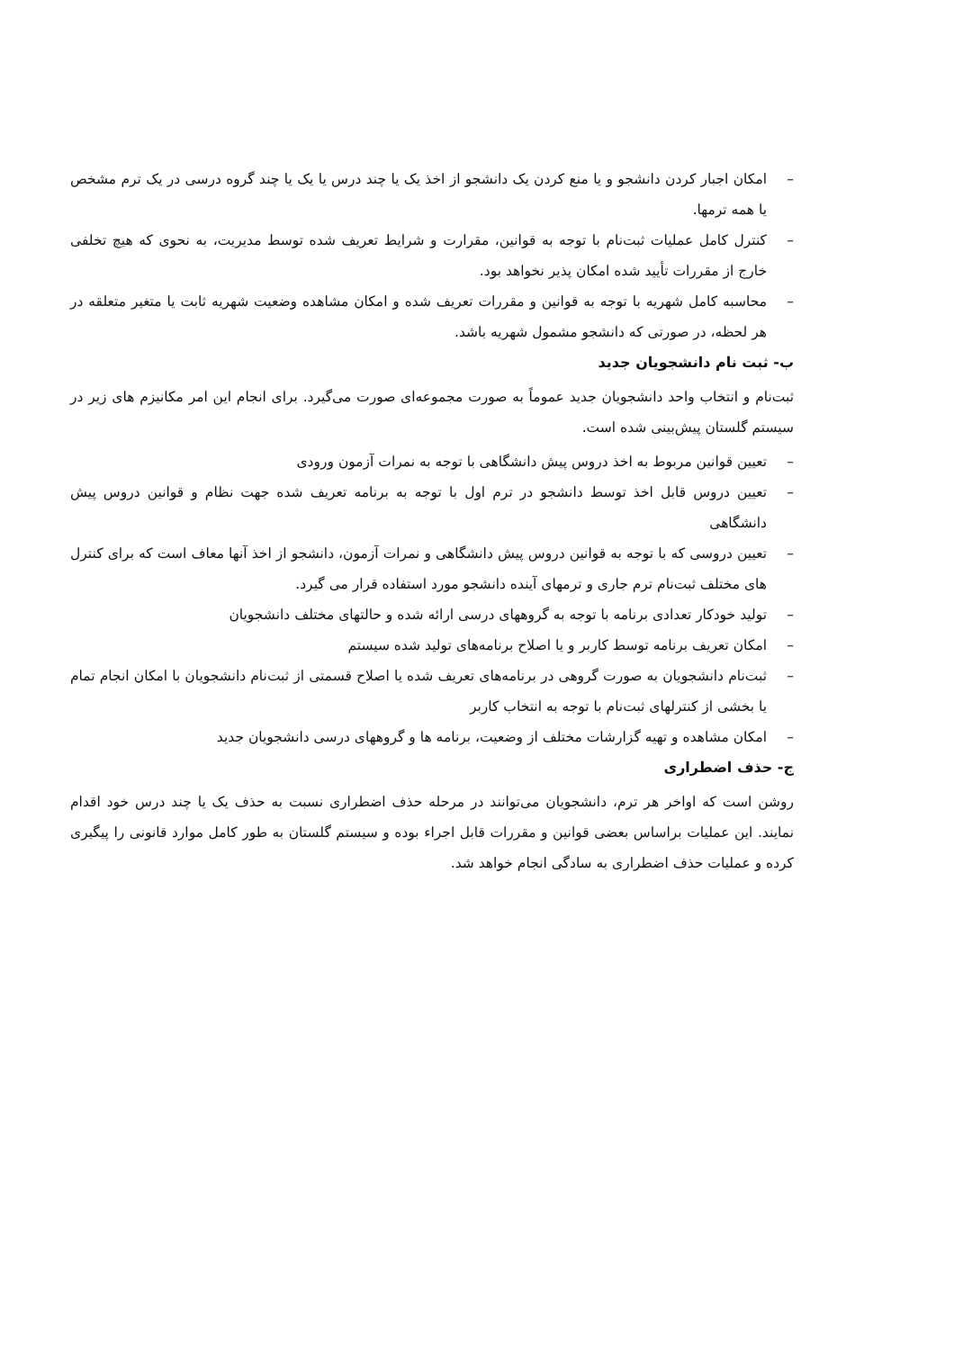– امکان اجبار کردن دانشجو و یا منع کردن یک دانشجو از اخذ یک یا چند درس یا یک یا چند گروه درسی در یک ترم مشخص یا همه ترمها.
– کنترل کامل عملیات ثبت‌نام با توجه به قوانین، مقرارت و شرایط تعریف شده توسط مدیریت، به نحوی که هیچ تخلفی خارج از مقررات تأیید شده امکان پذیر نخواهد بود.
– محاسبه کامل شهریه با توجه به قوانین و مقررات تعریف شده و امکان مشاهده وضعیت شهریه ثابت یا متغیر متعلقه در هر لحظه، در صورتی که دانشجو مشمول شهریه باشد.
ب- ثبت نام دانشجویان جدید
ثبت‌نام و انتخاب واحد دانشجویان جدید عموماً به صورت مجموعه‌ای صورت می‌گیرد. برای انجام این امر مکانیزم های زیر در سیستم گلستان پیش‌بینی شده است.
– تعیین قوانین مربوط به اخذ دروس پیش دانشگاهی با توجه به نمرات آزمون ورودی
– تعیین دروس قابل اخذ توسط دانشجو در ترم اول با توجه به برنامه تعریف شده جهت نظام و قوانین دروس پیش دانشگاهی
– تعیین دروسی که با توجه به قوانین دروس پیش دانشگاهی و نمرات آزمون، دانشجو از اخذ آنها معاف است که برای کنترل های مختلف ثبت‌نام ترم جاری و ترمهای آینده دانشجو مورد استفاده قرار می گیرد.
– تولید خودکار تعدادی برنامه با توجه به گروههای درسی ارائه شده و حالتهای مختلف دانشجویان
– امکان تعریف برنامه توسط کاربر و یا اصلاح برنامه‌های تولید شده سیستم
– ثبت‌نام دانشجویان به صورت گروهی در برنامه‌های تعریف شده یا اصلاح قسمتی از ثبت‌نام دانشجویان با امکان انجام تمام یا بخشی از کنترلهای ثبت‌نام با توجه به انتخاب کاربر
– امکان مشاهده و تهیه گزارشات مختلف از وضعیت، برنامه ها و گروههای درسی دانشجویان جدید
ج- حذف اضطراری
روشن است که اواخر هر ترم، دانشجویان می‌توانند در مرحله حذف اضطراری نسبت به حذف یک یا چند درس خود اقدام نمایند. این عملیات براساس بعضی قوانین و مقررات قابل اجراء بوده و سیستم گلستان به طور کامل موارد قانونی را پیگیری کرده و عملیات حذف اضطراری به سادگی انجام خواهد شد.